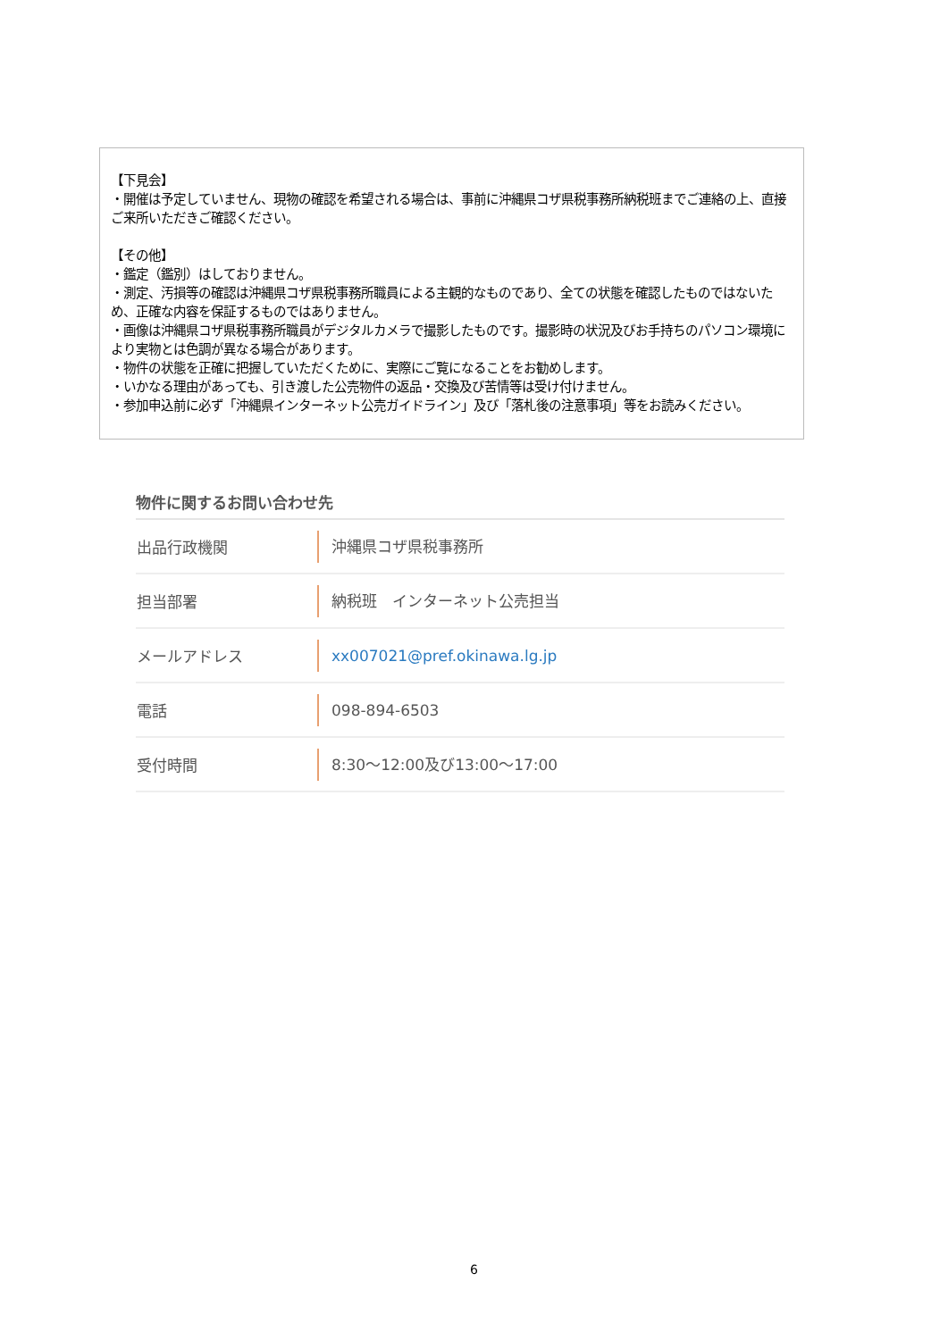【下見会】
・開催は予定していません、現物の確認を希望される場合は、事前に沖縄県コザ県税事務所納税班までご連絡の上、直接ご来所いただきご確認ください。
【その他】
・鑑定（鑑別）はしておりません。
・測定、汚損等の確認は沖縄県コザ県税事務所職員による主観的なものであり、全ての状態を確認したものではないため、正確な内容を保証するものではありません。
・画像は沖縄県コザ県税事務所職員がデジタルカメラで撮影したものです。撮影時の状況及びお手持ちのパソコン環境により実物とは色調が異なる場合があります。
・物件の状態を正確に把握していただくために、実際にご覧になることをお勧めします。
・いかなる理由があっても、引き渡した公売物件の返品・交換及び苦情等は受け付けません。
・参加申込前に必ず「沖縄県インターネット公売ガイドライン」及び「落札後の注意事項」等をお読みください。
物件に関するお問い合わせ先
| 出品行政機関 | 沖縄県コザ県税事務所 |
| 担当部署 | 納税班 インターネット公売担当 |
| メールアドレス | xx007021@pref.okinawa.lg.jp |
| 電話 | 098-894-6503 |
| 受付時間 | 8:30～12:00及び13:00～17:00 |
6